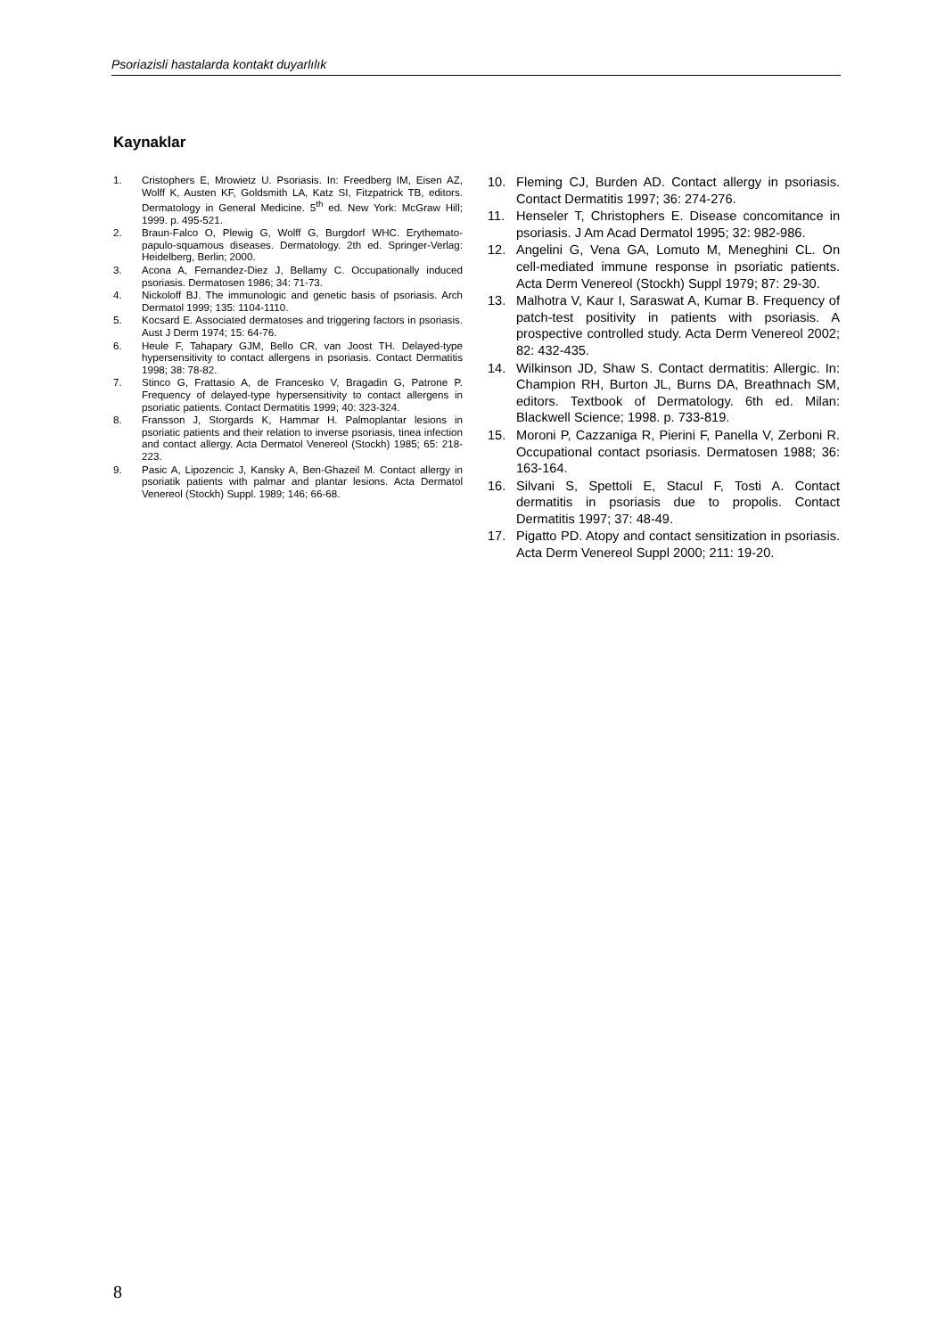Psoriazisli hastalarda kontakt duyarlılık
Kaynaklar
1. Cristophers E, Mrowietz U. Psoriasis. In: Freedberg IM, Eisen AZ, Wolff K, Austen KF, Goldsmith LA, Katz SI, Fitzpatrick TB, editors. Dermatology in General Medicine. 5<sup>th</sup> ed. New York: McGraw Hill; 1999. p. 495-521.
2. Braun-Falco O, Plewig G, Wolff G, Burgdorf WHC. Erythemato-papulo-squamous diseases. Dermatology. 2th ed. Springer-Verlag: Heidelberg, Berlin; 2000.
3. Acona A, Fernandez-Diez J, Bellamy C. Occupationally induced psoriasis. Dermatosen 1986; 34: 71-73.
4. Nickoloff BJ. The immunologic and genetic basis of psoriasis. Arch Dermatol 1999; 135: 1104-1110.
5. Kocsard E. Associated dermatoses and triggering factors in psoriasis. Aust J Derm 1974; 15: 64-76.
6. Heule F, Tahapary GJM, Bello CR, van Joost TH. Delayed-type hypersensitivity to contact allergens in psoriasis. Contact Dermatitis 1998; 38: 78-82.
7. Stinco G, Frattasio A, de Francesko V, Bragadin G, Patrone P. Frequency of delayed-type hypersensitivity to contact allergens in psoriatic patients. Contact Dermatitis 1999; 40: 323-324.
8. Fransson J, Storgards K, Hammar H. Palmoplantar lesions in psoriatic patients and their relation to inverse psoriasis, tinea infection and contact allergy. Acta Dermatol Venereol (Stockh) 1985; 65: 218-223.
9. Pasic A, Lipozencic J, Kansky A, Ben-Ghazeil M. Contact allergy in psoriatik patients with palmar and plantar lesions. Acta Dermatol Venereol (Stockh) Suppl. 1989; 146; 66-68.
10. Fleming CJ, Burden AD. Contact allergy in psoriasis. Contact Dermatitis 1997; 36: 274-276.
11. Henseler T, Christophers E. Disease concomitance in psoriasis. J Am Acad Dermatol 1995; 32: 982-986.
12. Angelini G, Vena GA, Lomuto M, Meneghini CL. On cell-mediated immune response in psoriatic patients. Acta Derm Venereol (Stockh) Suppl 1979; 87: 29-30.
13. Malhotra V, Kaur I, Saraswat A, Kumar B. Frequency of patch-test positivity in patients with psoriasis. A prospective controlled study. Acta Derm Venereol 2002; 82: 432-435.
14. Wilkinson JD, Shaw S. Contact dermatitis: Allergic. In: Champion RH, Burton JL, Burns DA, Breathnach SM, editors. Textbook of Dermatology. 6th ed. Milan: Blackwell Science; 1998. p. 733-819.
15. Moroni P, Cazzaniga R, Pierini F, Panella V, Zerboni R. Occupational contact psoriasis. Dermatosen 1988; 36: 163-164.
16. Silvani S, Spettoli E, Stacul F, Tosti A. Contact dermatitis in psoriasis due to propolis. Contact Dermatitis 1997; 37: 48-49.
17. Pigatto PD. Atopy and contact sensitization in psoriasis. Acta Derm Venereol Suppl 2000; 211: 19-20.
8